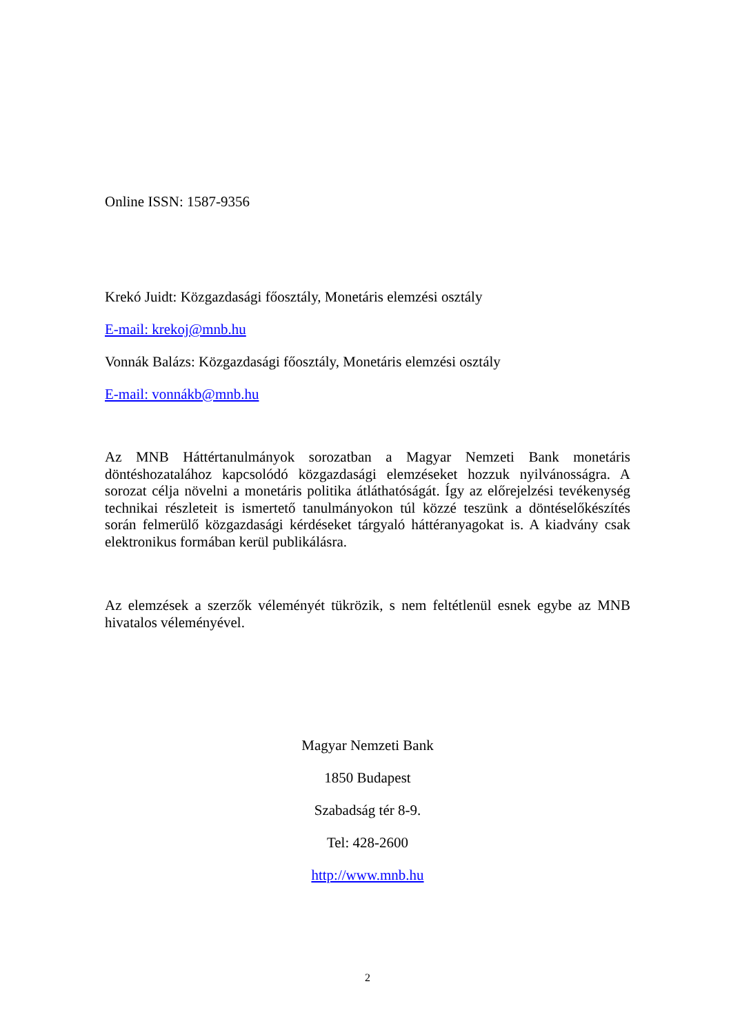Online ISSN: 1587-9356
Krekó Juidt: Közgazdasági főosztály, Monetáris elemzési osztály
E-mail: krekoj@mnb.hu
Vonnák Balázs: Közgazdasági főosztály, Monetáris elemzési osztály
E-mail: vonnákb@mnb.hu
Az MNB Háttértanulmányok sorozatban a Magyar Nemzeti Bank monetáris döntéshozatalához kapcsolódó közgazdasági elemzéseket hozzuk nyilvánosságra. A sorozat célja növelni a monetáris politika átláthatóságát. Így az előrejelzési tevékenység technikai részleteit is ismertető tanulmányokon túl közzé teszünk a döntéselőkészítés során felmerülő közgazdasági kérdéseket tárgyaló háttéranyagokat is. A kiadvány csak elektronikus formában kerül publikálásra.
Az elemzések a szerzők véleményét tükrözik, s nem feltétlenül esnek egybe az MNB hivatalos véleményével.
Magyar Nemzeti Bank
1850 Budapest
Szabadság tér 8-9.
Tel: 428-2600
http://www.mnb.hu
2